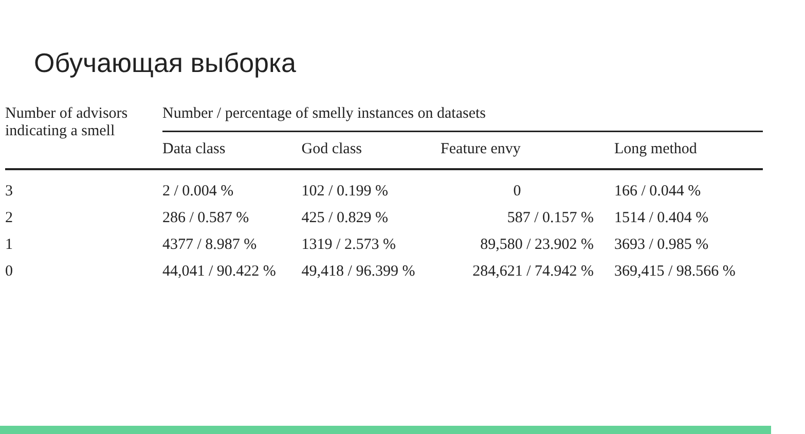Обучающая выборка
| Number of advisors indicating a smell | Number / percentage of smelly instances on datasets | | | |
| --- | --- | --- | --- | --- |
| | Data class | God class | Feature envy | Long method |
| 3 | 2 / 0.004 % | 102 / 0.199 % | 0 | 166 / 0.044 % |
| 2 | 286 / 0.587 % | 425 / 0.829 % | 587 / 0.157 % | 1514 / 0.404 % |
| 1 | 4377 / 8.987 % | 1319 / 2.573 % | 89,580 / 23.902 % | 3693 / 0.985 % |
| 0 | 44,041 / 90.422 % | 49,418 / 96.399 % | 284,621 / 74.942 % | 369,415 / 98.566 % |